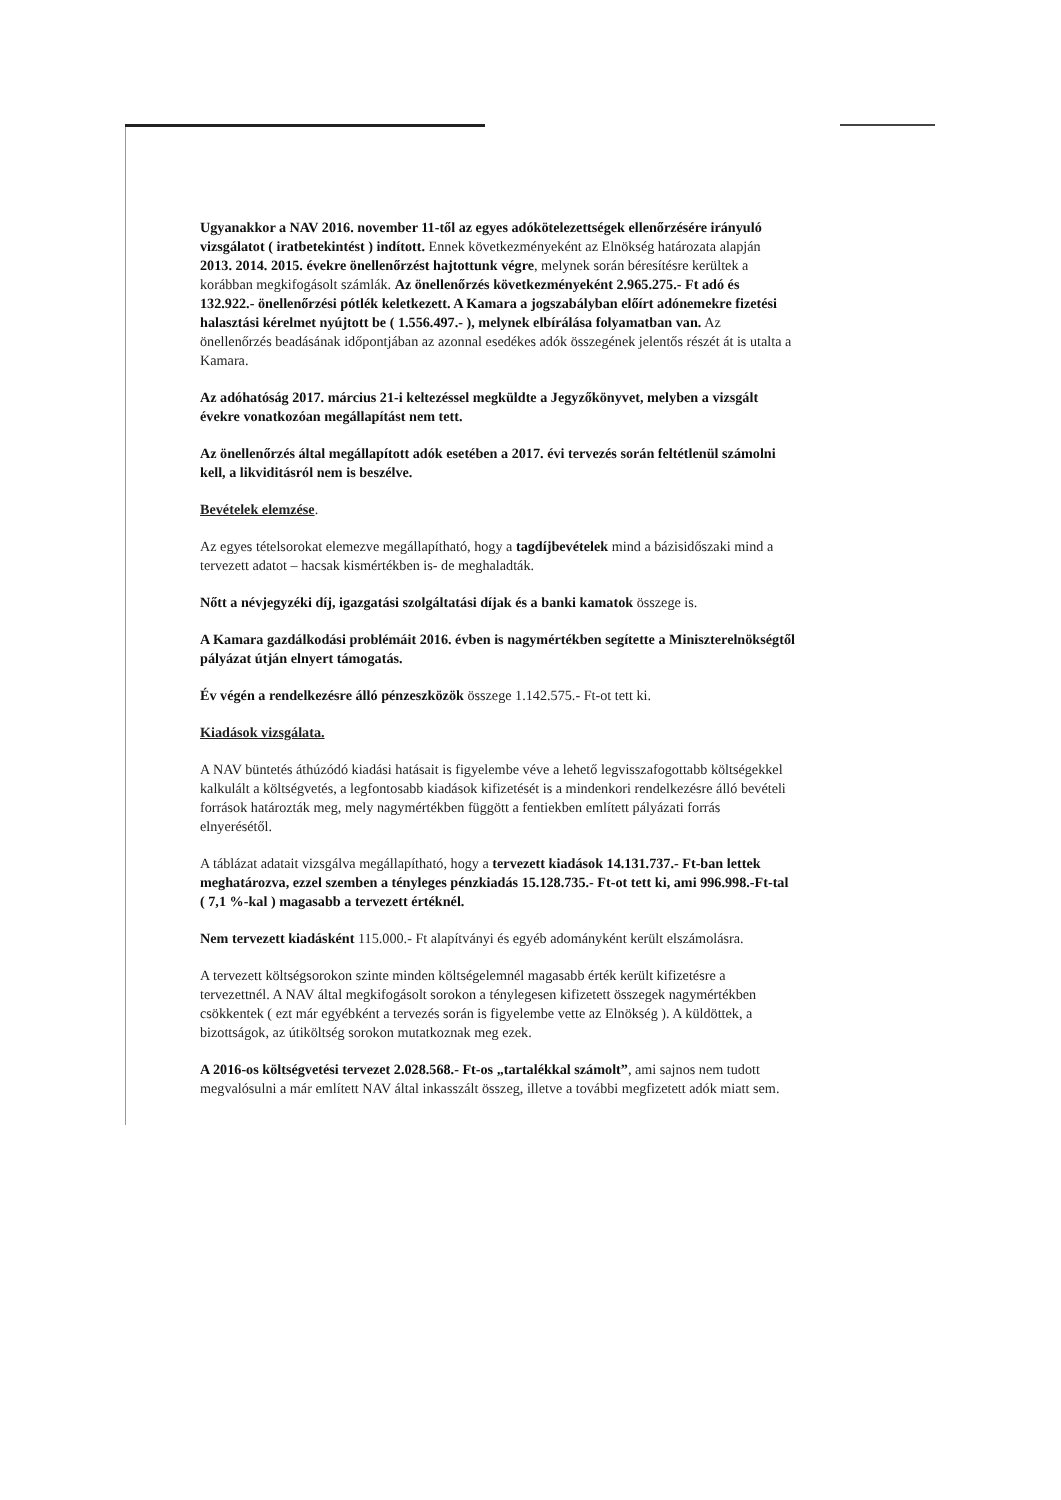Ugyanakkor a NAV 2016. november 11-től az egyes adókötelezettségek ellenőrzésére irányuló vizsgálatot ( iratbetekintést ) indított. Ennek következményeként az Elnökség határozata alapján 2013. 2014. 2015. évekre önellenőrzést hajtottunk végre, melynek során béresítésre kerültek a korábban megkifogásolt számlák. Az önellenőrzés következményeként 2.965.275.- Ft adó és 132.922.- önellenőrzési pótlék keletkezett. A Kamara a jogszabályban előírt adónemekre fizetési halasztási kérelmet nyújtott be ( 1.556.497.- ), melynek elbírálása folyamatban van. Az önellenőrzés beadásának időpontjában az azonnal esedékes adók összegének jelentős részét át is utalta a Kamara.
Az adóhatóság 2017. március 21-i keltezéssel megküldte a Jegyzőkönyvet, melyben a vizsgált évekre vonatkozóan megállapítást nem tett.
Az önellenőrzés által megállapított adók esetében a 2017. évi tervezés során feltétlenül számolni kell, a likviditásról nem is beszélve.
Bevételek elemzése.
Az egyes tételsorokat elemezve megállapítható, hogy a tagdíjbevételek mind a bázisidőszaki mind a tervezett adatot – hacsak kismértékben is- de meghaladták.
Nőtt a névjegyzéki díj, igazgatási szolgáltatási díjak és a banki kamatok összege is.
A Kamara gazdálkodási problémáit 2016. évben is nagymértékben segítette a Miniszterelnökségtől pályázat útján elnyert támogatás.
Év végén a rendelkezésre álló pénzeszközök összege 1.142.575.- Ft-ot tett ki.
Kiadások vizsgálata.
A NAV büntetés áthúzódó kiadási hatásait is figyelembe véve a lehető legvisszafogottabb költségekkel kalkulált a költségvetés, a legfontosabb kiadások kifizetését is a mindenkori rendelkezésre álló bevételi források határozták meg, mely nagymértékben függött a fentiekben említett pályázati forrás elnyerésétől.
A táblázat adatait vizsgálva megállapítható, hogy a tervezett kiadások 14.131.737.- Ft-ban lettek meghatározva, ezzel szemben a tényleges pénzkiadás 15.128.735.- Ft-ot tett ki, ami 996.998.-Ft-tal ( 7,1 %-kal ) magasabb a tervezett értéknél.
Nem tervezett kiadásként 115.000.- Ft alapítványi és egyéb adományként került elszámolásra.
A tervezett költségsorokon szinte minden költségelemnél magasabb érték került kifizetésre a tervezettnél. A NAV által megkifogásolt sorokon a ténylegesen kifizetett összegek nagymértékben csökkentek ( ezt már egyébként a tervezés során is figyelembe vette az Elnökség ). A küldöttek, a bizottságok, az útiköltség sorokon mutatkoznak meg ezek.
A 2016-os költségvetési tervezet 2.028.568.- Ft-os „tartalékkal számolt”, ami sajnos nem tudott megvalósulni a már említett NAV által inkasszált összeg, illetve a további megfizetett adók miatt sem.